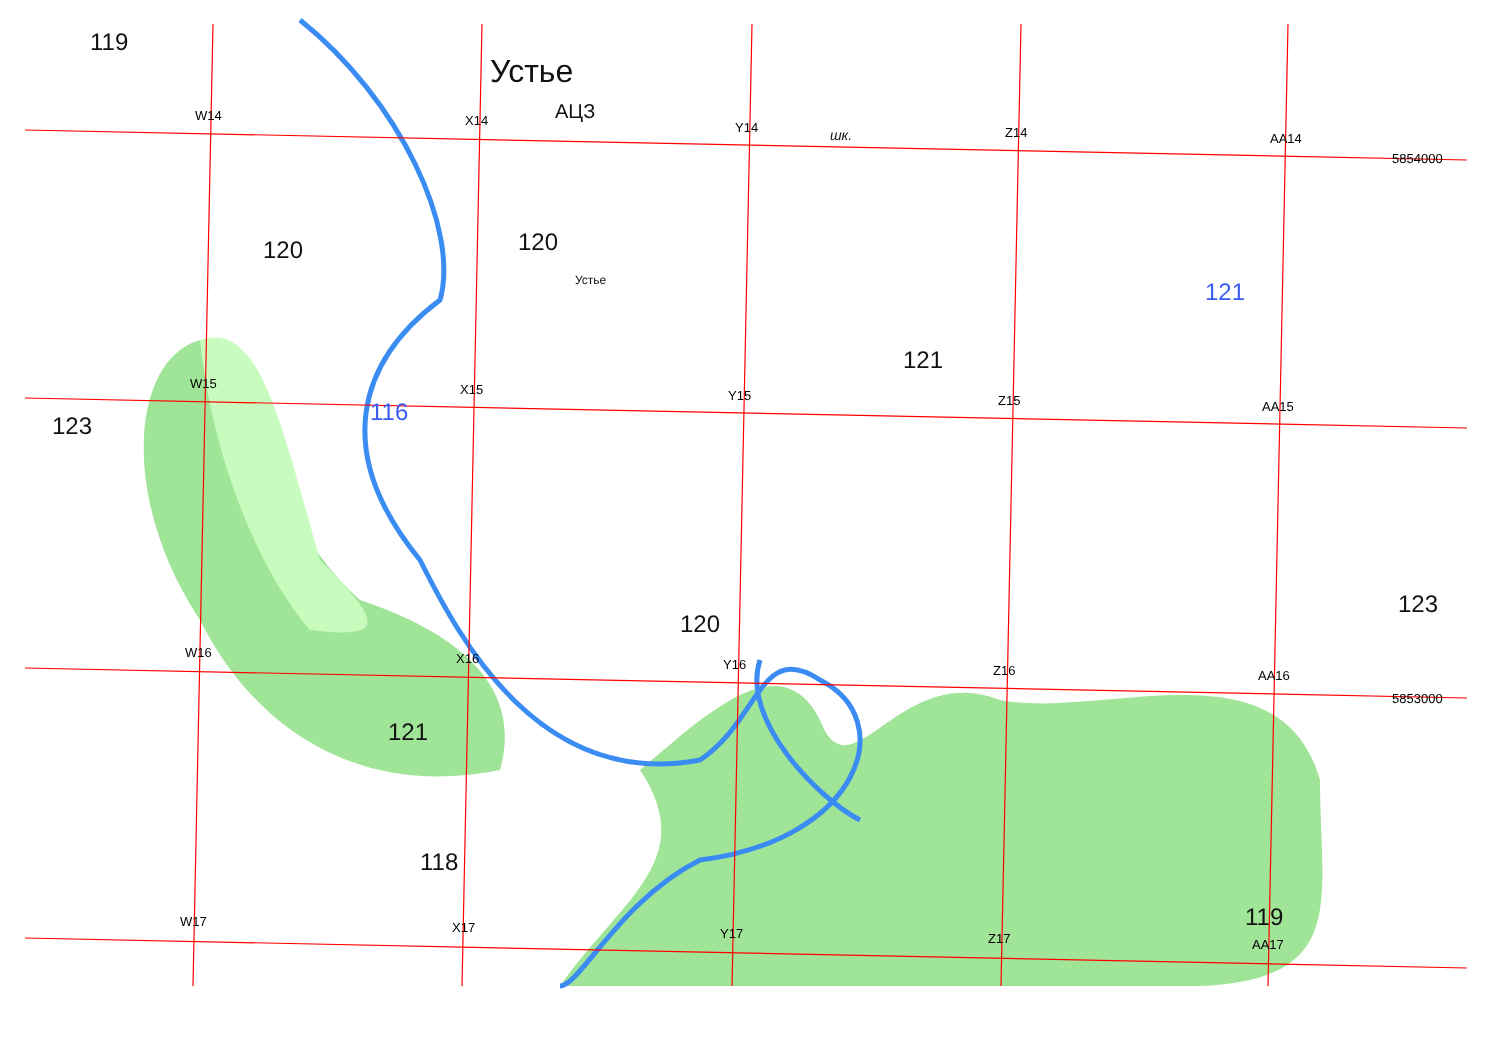W14
X14
Y14
Z14
AA14
W15
X15
Y15
Z15
AA15
W16
X16
Y16
Z16
AA16
W17
X17
Y17
Z17
AA17
5854000
5853000
Устье
АЦЗ
Устье
шк.
119
120
120
123
121
120
121
118
123
119
116
121